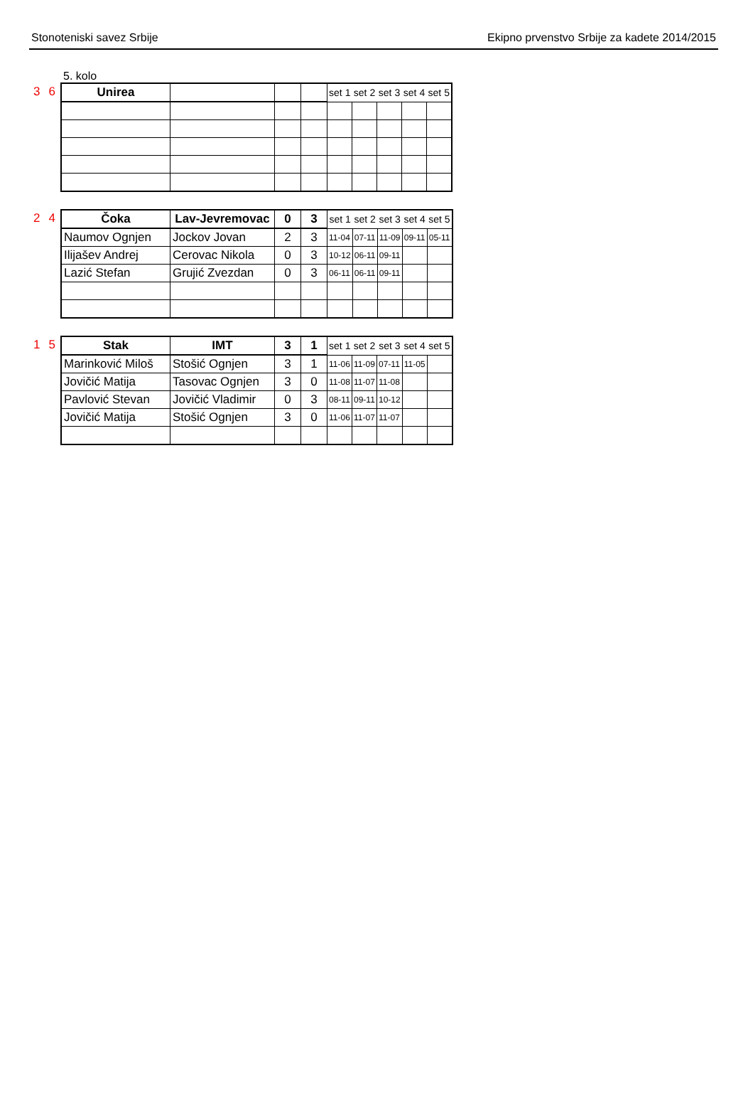Stonoteniski savez Srbije Ekipno prvenstvo Srbije za kadete 2014/2015
5. kolo
3 6
| Unirea | | | | set 1 | set 2 | set 3 | set 4 | set 5 |
2 4
| Čoka | Lav-Jevremovac | 0 | 3 | set 1 | set 2 | set 3 | set 4 | set 5 |
| Naumov Ognjen | Jockov Jovan | 2 | 3 | 11-04 | 07-11 | 11-09 | 09-11 | 05-11 |
| Ilijašev Andrej | Cerovac Nikola | 0 | 3 | 10-12 | 06-11 | 09-11 | | |
| Lazić Stefan | Grujić Zvezdan | 0 | 3 | 06-11 | 06-11 | 09-11 | | |
1 5
| Stak | IMT | 3 | 1 | set 1 | set 2 | set 3 | set 4 | set 5 |
| Marinković Miloš | Stošić Ognjen | 3 | 1 | 11-06 | 11-09 | 07-11 | 11-05 | |
| Jovičić Matija | Tasovac Ognjen | 3 | 0 | 11-08 | 11-07 | 11-08 | | |
| Pavlović Stevan | Jovičić Vladimir | 0 | 3 | 08-11 | 09-11 | 10-12 | | |
| Jovičić Matija | Stošić Ognjen | 3 | 0 | 11-06 | 11-07 | 11-07 | | |